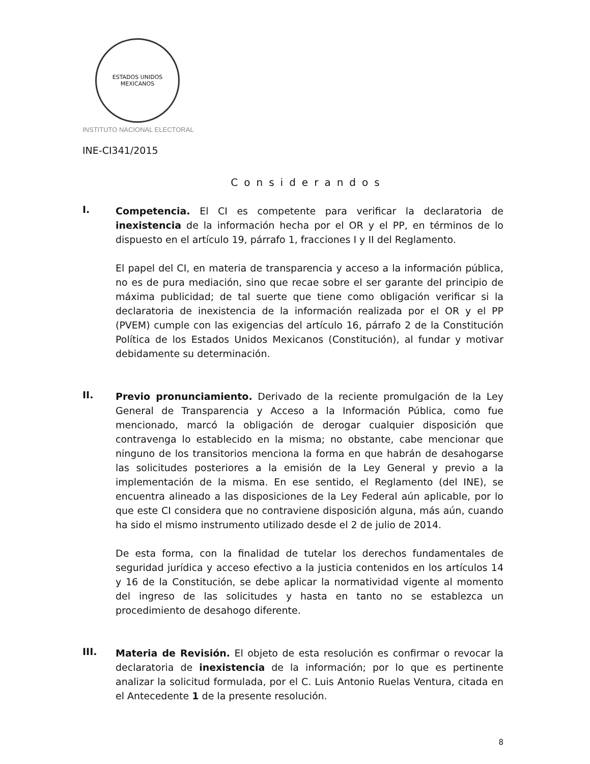ESTADOS UNIDOS MEXICANOS
INSTITUTO NACIONAL ELECTORAL
INE-CI341/2015
Considerandos
I.
Competencia. El CI es competente para verificar la declaratoria de inexistencia de la información hecha por el OR y el PP, en términos de lo dispuesto en el artículo 19, párrafo 1, fracciones I y II del Reglamento.
El papel del CI, en materia de transparencia y acceso a la información pública, no es de pura mediación, sino que recae sobre el ser garante del principio de máxima publicidad; de tal suerte que tiene como obligación verificar si la declaratoria de inexistencia de la información realizada por el OR y el PP (PVEM) cumple con las exigencias del artículo 16, párrafo 2 de la Constitución Política de los Estados Unidos Mexicanos (Constitución), al fundar y motivar debidamente su determinación.
II.
Previo pronunciamiento. Derivado de la reciente promulgación de la Ley General de Transparencia y Acceso a la Información Pública, como fue mencionado, marcó la obligación de derogar cualquier disposición que contravenga lo establecido en la misma; no obstante, cabe mencionar que ninguno de los transitorios menciona la forma en que habrán de desahogarse las solicitudes posteriores a la emisión de la Ley General y previo a la implementación de la misma. En ese sentido, el Reglamento (del INE), se encuentra alineado a las disposiciones de la Ley Federal aún aplicable, por lo que este CI considera que no contraviene disposición alguna, más aún, cuando ha sido el mismo instrumento utilizado desde el 2 de julio de 2014.
De esta forma, con la finalidad de tutelar los derechos fundamentales de seguridad jurídica y acceso efectivo a la justicia contenidos en los artículos 14 y 16 de la Constitución, se debe aplicar la normatividad vigente al momento del ingreso de las solicitudes y hasta en tanto no se establezca un procedimiento de desahogo diferente.
III.
Materia de Revisión. El objeto de esta resolución es confirmar o revocar la declaratoria de inexistencia de la información; por lo que es pertinente analizar la solicitud formulada, por el C. Luis Antonio Ruelas Ventura, citada en el Antecedente 1 de la presente resolución.
8